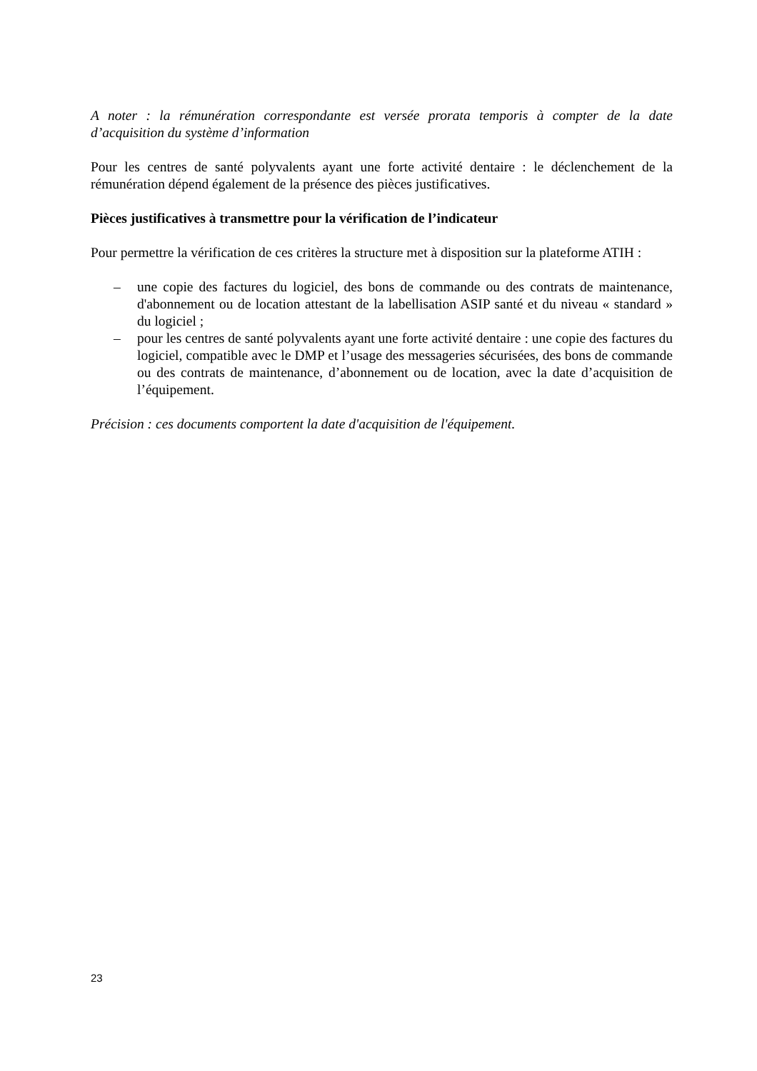A noter : la rémunération correspondante est versée prorata temporis à compter de la date d’acquisition du système d’information
Pour les centres de santé polyvalents ayant une forte activité dentaire : le déclenchement de la rémunération dépend également de la présence des pièces justificatives.
Pièces justificatives à transmettre pour la vérification de l’indicateur
Pour permettre la vérification de ces critères la structure met à disposition sur la plateforme ATIH :
– une copie des factures du logiciel, des bons de commande ou des contrats de maintenance, d'abonnement ou de location attestant de la labellisation ASIP santé et du niveau « standard » du logiciel ;
– pour les centres de santé polyvalents ayant une forte activité dentaire : une copie des factures du logiciel, compatible avec le DMP et l’usage des messageries sécurisées, des bons de commande ou des contrats de maintenance, d’abonnement ou de location, avec la date d’acquisition de l’équipement.
Précision : ces documents comportent la date d'acquisition de l'équipement.
23